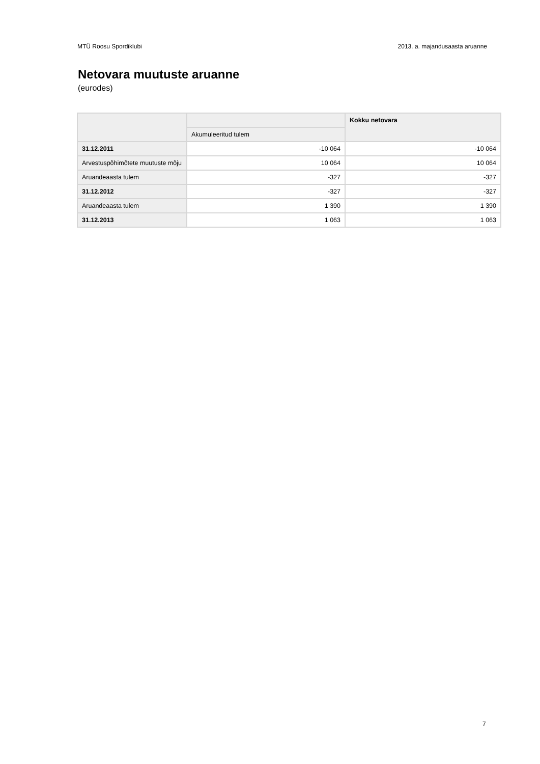MTÜ Roosu Spordiklubi 2013. a. majandusaasta aruanne
Netovara muutuste aruanne
(eurodes)
| | | Kokku netovara |
| --- | --- | --- |
| | Akumuleeritud tulem | |
| 31.12.2011 | -10 064 | -10 064 |
| Arvestuspõhimõtete muutuste mõju | 10 064 | 10 064 |
| Aruandeaasta tulem | -327 | -327 |
| 31.12.2012 | -327 | -327 |
| Aruandeaasta tulem | 1 390 | 1 390 |
| 31.12.2013 | 1 063 | 1 063 |
7